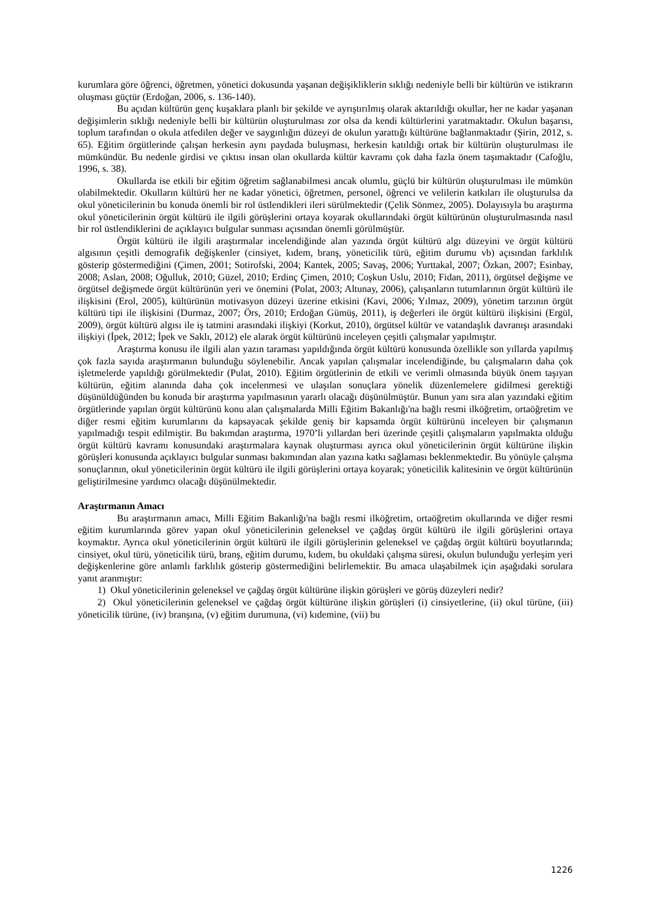kurumlara göre öğrenci, öğretmen, yönetici dokusunda yaşanan değişikliklerin sıklığı nedeniyle belli bir kültürün ve istikrarın oluşması güçtür (Erdoğan, 2006, s. 136-140).
Bu açıdan kültürün genç kuşaklara planlı bir şekilde ve ayrıştırılmış olarak aktarıldığı okullar, her ne kadar yaşanan değişimlerin sıklığı nedeniyle belli bir kültürün oluşturulması zor olsa da kendi kültürlerini yaratmaktadır. Okulun başarısı, toplum tarafından o okula atfedilen değer ve saygınlığın düzeyi de okulun yarattığı kültürüne bağlanmaktadır (Şirin, 2012, s. 65). Eğitim örgütlerinde çalışan herkesin aynı paydada buluşması, herkesin katıldığı ortak bir kültürün oluşturulması ile mümkündür. Bu nedenle girdisi ve çıktısı insan olan okullarda kültür kavramı çok daha fazla önem taşımaktadır (Cafoğlu, 1996, s. 38).
Okullarda ise etkili bir eğitim öğretim sağlanabilmesi ancak olumlu, güçlü bir kültürün oluşturulması ile mümkün olabilmektedir. Okulların kültürü her ne kadar yönetici, öğretmen, personel, öğrenci ve velilerin katkıları ile oluşturulsa da okul yöneticilerinin bu konuda önemli bir rol üstlendikleri ileri sürülmektedir (Çelik Sönmez, 2005). Dolayısıyla bu araştırma okul yöneticilerinin örgüt kültürü ile ilgili görüşlerini ortaya koyarak okullarındaki örgüt kültürünün oluşturulmasında nasıl bir rol üstlendiklerini de açıklayıcı bulgular sunması açısından önemli görülmüştür.
Örgüt kültürü ile ilgili araştırmalar incelendiğinde alan yazında örgüt kültürü algı düzeyini ve örgüt kültürü algısının çeşitli demografik değişkenler (cinsiyet, kıdem, branş, yöneticilik türü, eğitim durumu vb) açısından farklılık gösterip göstermediğini (Çimen, 2001; Sotirofski, 2004; Kantek, 2005; Savaş, 2006; Yurttakal, 2007; Özkan, 2007; Esinbay, 2008; Aslan, 2008; Oğulluk, 2010; Güzel, 2010; Erdinç Çimen, 2010; Coşkun Uslu, 2010; Fidan, 2011), örgütsel değişme ve örgütsel değişmede örgüt kültürünün yeri ve önemini (Polat, 2003; Altunay, 2006), çalışanların tutumlarının örgüt kültürü ile ilişkisini (Erol, 2005), kültürünün motivasyon düzeyi üzerine etkisini (Kavi, 2006; Yılmaz, 2009), yönetim tarzının örgüt kültürü tipi ile ilişkisini (Durmaz, 2007; Örs, 2010; Erdoğan Gümüş, 2011), iş değerleri ile örgüt kültürü ilişkisini (Ergül, 2009), örgüt kültürü algısı ile iş tatmini arasındaki ilişkiyi (Korkut, 2010), örgütsel kültür ve vatandaşlık davranışı arasındaki ilişkiyi (İpek, 2012; İpek ve Saklı, 2012) ele alarak örgüt kültürünü inceleyen çeşitli çalışmalar yapılmıştır.
Araştırma konusu ile ilgili alan yazın taraması yapıldığında örgüt kültürü konusunda özellikle son yıllarda yapılmış çok fazla sayıda araştırmanın bulunduğu söylenebilir. Ancak yapılan çalışmalar incelendiğinde, bu çalışmaların daha çok işletmelerde yapıldığı görülmektedir (Pulat, 2010). Eğitim örgütlerinin de etkili ve verimli olmasında büyük önem taşıyan kültürün, eğitim alanında daha çok incelenmesi ve ulaşılan sonuçlara yönelik düzenlemelere gidilmesi gerektiği düşünüldüğünden bu konuda bir araştırma yapılmasının yararlı olacağı düşünülmüştür. Bunun yanı sıra alan yazındaki eğitim örgütlerinde yapılan örgüt kültürünü konu alan çalışmalarda Milli Eğitim Bakanlığı'na bağlı resmi ilköğretim, ortaöğretim ve diğer resmi eğitim kurumlarını da kapsayacak şekilde geniş bir kapsamda örgüt kültürünü inceleyen bir çalışmanın yapılmadığı tespit edilmiştir. Bu bakımdan araştırma, 1970’li yıllardan beri üzerinde çeşitli çalışmaların yapılmakta olduğu örgüt kültürü kavramı konusundaki araştırmalara kaynak oluşturması ayrıca okul yöneticilerinin örgüt kültürüne ilişkin görüşleri konusunda açıklayıcı bulgular sunması bakımından alan yazına katkı sağlaması beklenmektedir. Bu yönüyle çalışma sonuçlarının, okul yöneticilerinin örgüt kültürü ile ilgili görüşlerini ortaya koyarak; yöneticilik kalitesinin ve örgüt kültürünün geliştirilmesine yardımcı olacağı düşünülmektedir.
Araştırmanın Amacı
Bu araştırmanın amacı, Milli Eğitim Bakanlığı'na bağlı resmi ilköğretim, ortaöğretim okullarında ve diğer resmi eğitim kurumlarında görev yapan okul yöneticilerinin geleneksel ve çağdaş örgüt kültürü ile ilgili görüşlerini ortaya koymaktır. Ayrıca okul yöneticilerinin örgüt kültürü ile ilgili görüşlerinin geleneksel ve çağdaş örgüt kültürü boyutlarında; cinsiyet, okul türü, yöneticilik türü, branş, eğitim durumu, kıdem, bu okuldaki çalışma süresi, okulun bulunduğu yerleşim yeri değişkenlerine göre anlamlı farklılık gösterip göstermediğini belirlemektir. Bu amaca ulaşabilmek için aşağıdaki sorulara yanıt aranmıştır:
1) Okul yöneticilerinin geleneksel ve çağdaş örgüt kültürüne ilişkin görüşleri ve görüş düzeyleri nedir?
2) Okul yöneticilerinin geleneksel ve çağdaş örgüt kültürüne ilişkin görüşleri (i) cinsiyetlerine, (ii) okul türüne, (iii) yöneticilik türüne, (iv) branşına, (v) eğitim durumuna, (vi) kıdemine, (vii) bu
1226